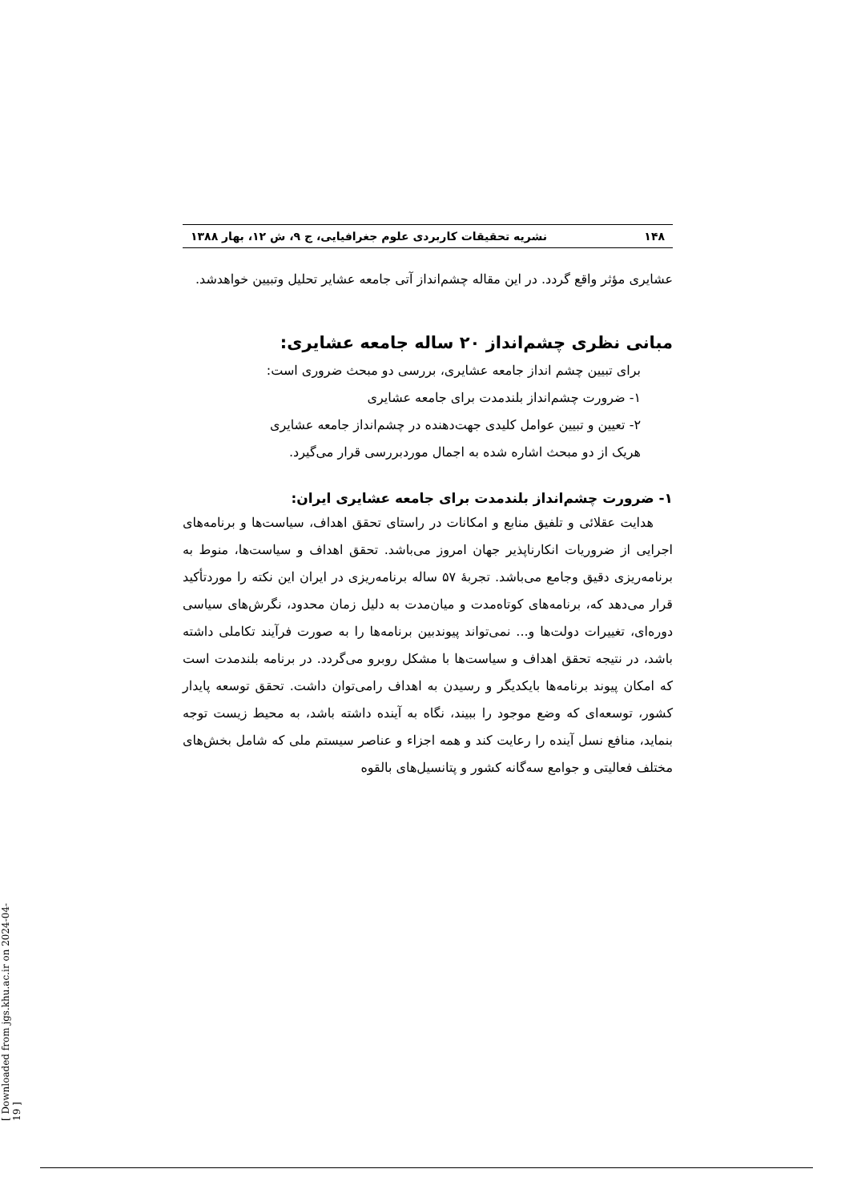۱۴۸ نشریه تحقیقات کاربردی علوم جغرافیایی، ج ۹، ش ۱۲، بهار ۱۳۸۸
عشایری مؤثر واقع گردد. در این مقاله چشم‌انداز آتی جامعه عشایر تحلیل وتبیین خواهدشد.
مبانی نظری چشم‌انداز ۲۰ ساله جامعه عشایری:
برای تبیین چشم انداز جامعه عشایری، بررسی دو مبحث ضروری است:
۱- ضرورت چشم‌انداز بلندمدت برای جامعه عشایری
۲- تعیین و تبیین عوامل کلیدی جهت‌دهنده در چشم‌انداز جامعه عشایری
هریک از دو مبحث اشاره شده به اجمال موردبررسی قرار می‌گیرد.
۱- ضرورت چشم‌انداز بلندمدت برای جامعه عشایری ایران:
هدایت عقلائی و تلفیق منابع و امکانات در راستای تحقق اهداف، سیاست‌ها و برنامه‌های اجرایی از ضروریات انکارناپذیر جهان امروز می‌باشد. تحقق اهداف و سیاست‌ها، منوط به برنامه‌ریزی دقیق وجامع می‌باشد. تجربهٔ ۵۷ ساله برنامه‌ریزی در ایران این نکته را موردتأکید قرار می‌دهد که، برنامه‌های کوتاه‌مدت و میان‌مدت به دلیل زمان محدود، نگرش‌های سیاسی دوره‌ای، تغییرات دولت‌ها و... نمی‌تواند پیوندبین برنامه‌ها را به صورت فرآیند تکاملی داشته باشد، در نتیجه تحقق اهداف و سیاست‌ها با مشکل روبرو می‌گردد. در برنامه بلندمدت است که امکان پیوند برنامه‌ها بایکدیگر و رسیدن به اهداف رامی‌توان داشت. تحقق توسعه پایدار کشور، توسعه‌ای که وضع موجود را ببیند، نگاه به آینده داشته باشد، به محیط زیست توجه بنماید، منافع نسل آینده را رعایت کند و همه اجزاء و عناصر سیستم ملی که شامل بخش‌های مختلف فعالیتی و جوامع سه‌گانه کشور و پتانسیل‌های بالقوه
[ Downloaded from jgs.khu.ac.ir on 2024-04-19 ]